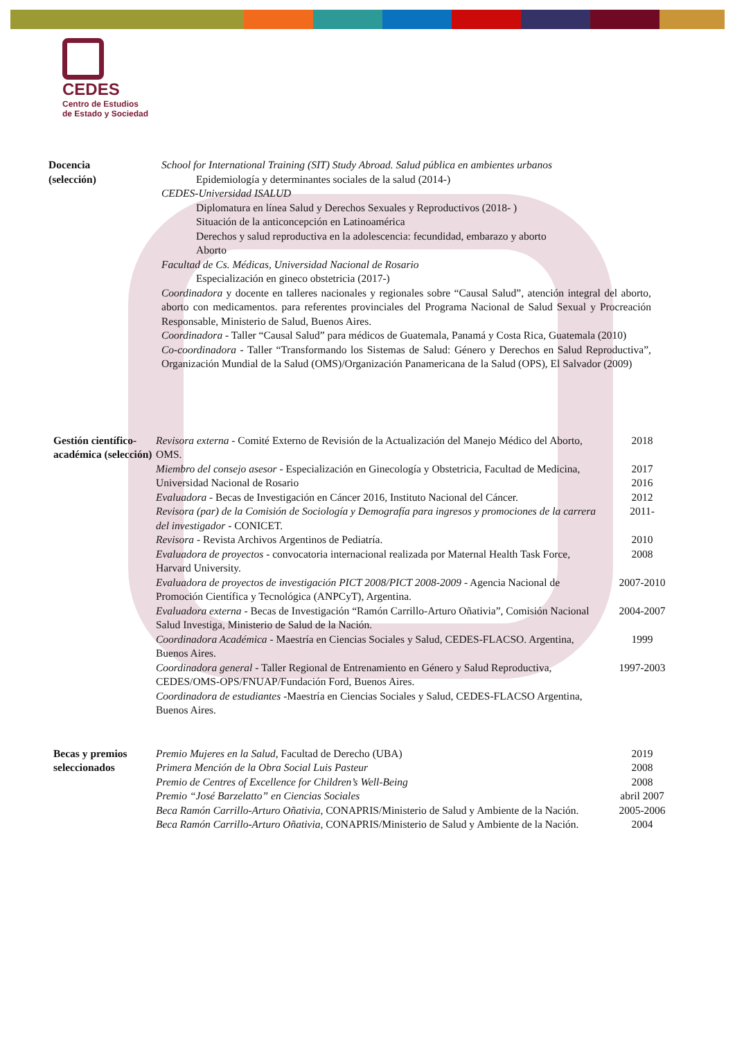CEDES
Centro de Estudios
de Estado y Sociedad
| Docencia (selección) | School for International Training (SIT) Study Abroad. Salud pública en ambientes urbanos Epidemiología y determinantes sociales de la salud (2014-) CEDES-Universidad ISALUD Diplomatura en línea Salud y Derechos Sexuales y Reproductivos (2018- ) Situación de la anticoncepción en Latinoamérica Derechos y salud reproductiva en la adolescencia: fecundidad, embarazo y aborto Aborto Facultad de Cs. Médicas, Universidad Nacional de Rosario Especialización en gineco obstetricia (2017-) Coordinadora y docente en talleres nacionales y regionales sobre “Causal Salud”, atención integral del aborto, aborto con medicamentos. para referentes provinciales del Programa Nacional de Salud Sexual y Procreación Responsable, Ministerio de Salud, Buenos Aires. Coordinadora - Taller “Causal Salud” para médicos de Guatemala, Panamá y Costa Rica, Guatemala (2010) Co-coordinadora - Taller “Transformando los Sistemas de Salud: Género y Derechos en Salud Reproductiva”, Organización Mundial de la Salud (OMS)/Organización Panamericana de la Salud (OPS), El Salvador (2009) |
| Gestión científico-académica (selección) | Revisora externa - Comité Externo de Revisión de la Actualización del Manejo Médico del Aborto, OMS. | 2018 |
| | Miembro del consejo asesor - Especialización en Ginecología y Obstetricia, Facultad de Medicina, Universidad Nacional de Rosario | 2017 2016 |
| | Evaluadora - Becas de Investigación en Cáncer 2016, Instituto Nacional del Cáncer. | 2012 |
| | Revisora (par) de la Comisión de Sociología y Demografía para ingresos y promociones de la carrera del investigador - CONICET. | 2011- |
| | Revisora - Revista Archivos Argentinos de Pediatría. | 2010 |
| | Evaluadora de proyectos - convocatoria internacional realizada por Maternal Health Task Force, Harvard University. | 2008 |
| | Evaluadora de proyectos de investigación PICT 2008/PICT 2008-2009 - Agencia Nacional de Promoción Científica y Tecnológica (ANPCyT), Argentina. | 2007-2010 |
| | Evaluadora externa - Becas de Investigación “Ramón Carrillo-Arturo Oñativia”, Comisión Nacional Salud Investiga, Ministerio de Salud de la Nación. | 2004-2007 |
| | Coordinadora Académica - Maestría en Ciencias Sociales y Salud, CEDES-FLACSO. Argentina, Buenos Aires. | 1999 |
| | Coordinadora general - Taller Regional de Entrenamiento en Género y Salud Reproductiva, CEDES/OMS-OPS/FNUAP/Fundación Ford, Buenos Aires. | 1997-2003 |
| | Coordinadora de estudiantes -Maestría en Ciencias Sociales y Salud, CEDES-FLACSO Argentina, Buenos Aires. | |
| Becas y premios seleccionados | Premio Mujeres en la Salud , Facultad de Derecho (UBA) | 2019 |
| | Primera Mención de la Obra Social Luis Pasteur | 2008 |
| | Premio de Centres of Excellence for Children’s Well-Being | 2008 |
| | Premio “José Barzelatto” en Ciencias Sociales | abril 2007 |
| | Beca Ramón Carrillo-Arturo Oñativia , CONAPRIS/Ministerio de Salud y Ambiente de la Nación. | 2005-2006 |
| | Beca Ramón Carrillo-Arturo Oñativia , CONAPRIS/Ministerio de Salud y Ambiente de la Nación. | 2004 |